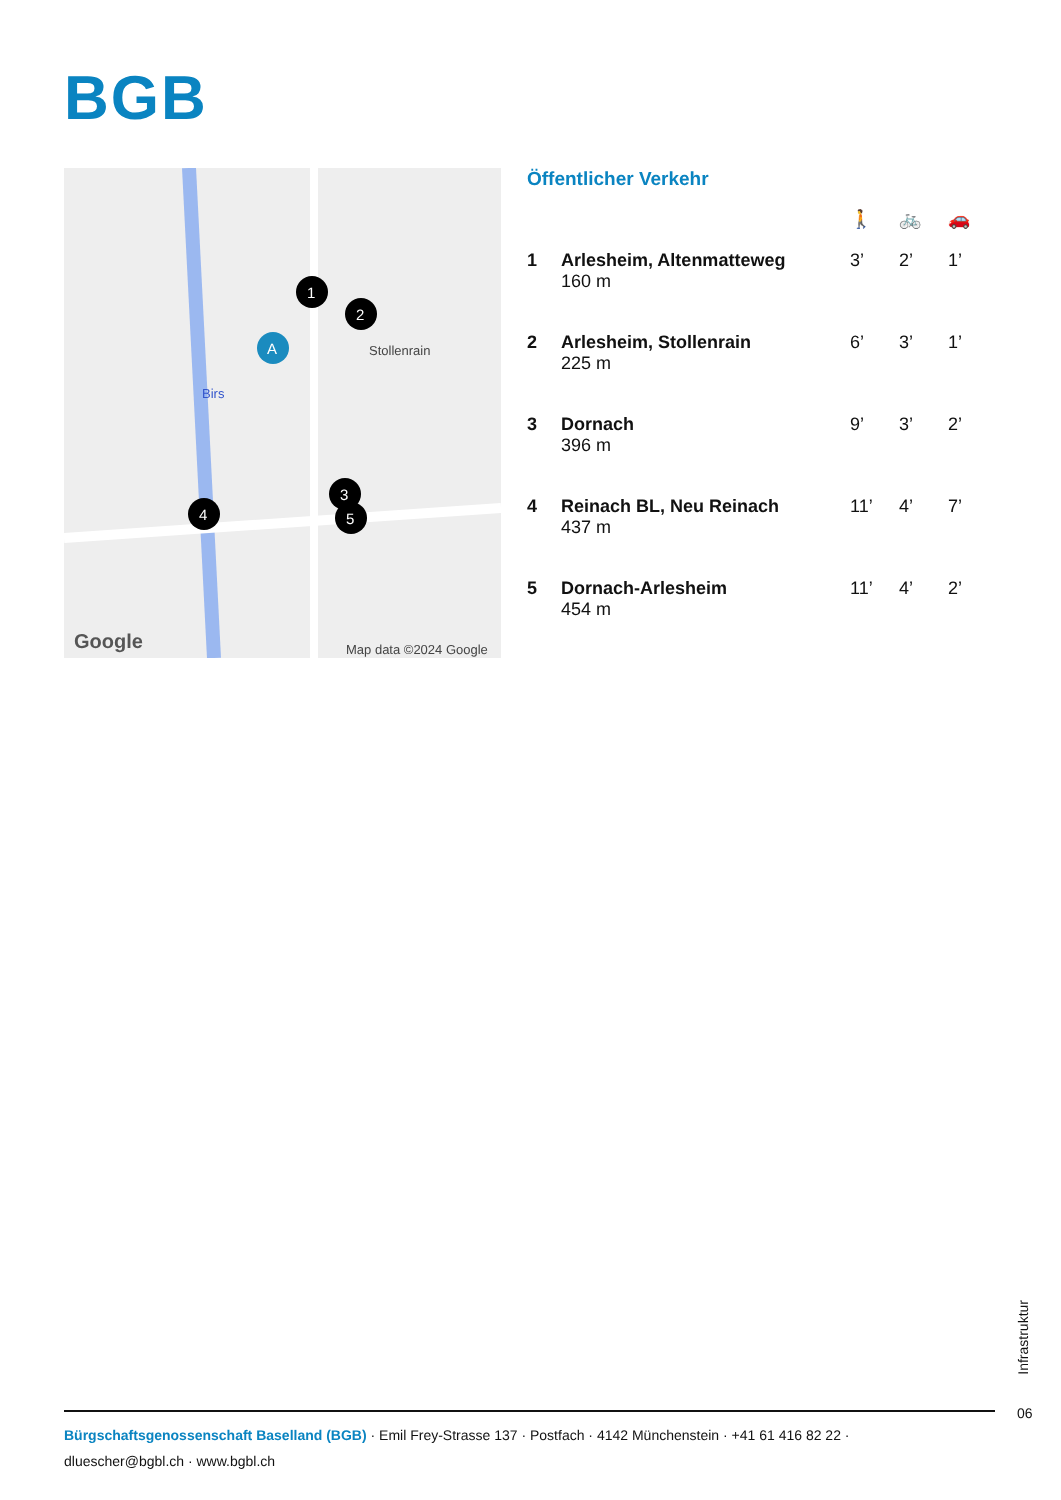BGB
Google
Map data ©2024 Google
Stollenrain
Birs
1
2
A
3
5
4
Öffentlicher Verkehr
| | | 🚶 | 🚲 | 🚗 |
| 1 | Arlesheim, Altenmatteweg 160 m | 3’ | 2’ | 1’ |
| 2 | Arlesheim, Stollenrain 225 m | 6’ | 3’ | 1’ |
| 3 | Dornach 396 m | 9’ | 3’ | 2’ |
| 4 | Reinach BL, Neu Reinach 437 m | 11’ | 4’ | 7’ |
| 5 | Dornach-Arlesheim 454 m | 11’ | 4’ | 2’ |
Infrastruktur
06
Bürgschaftsgenossenschaft Baselland (BGB) · Emil Frey-Strasse 137 · Postfach · 4142 Münchenstein · +41 61 416 82 22 ·
dluescher@bgbl.ch · www.bgbl.ch